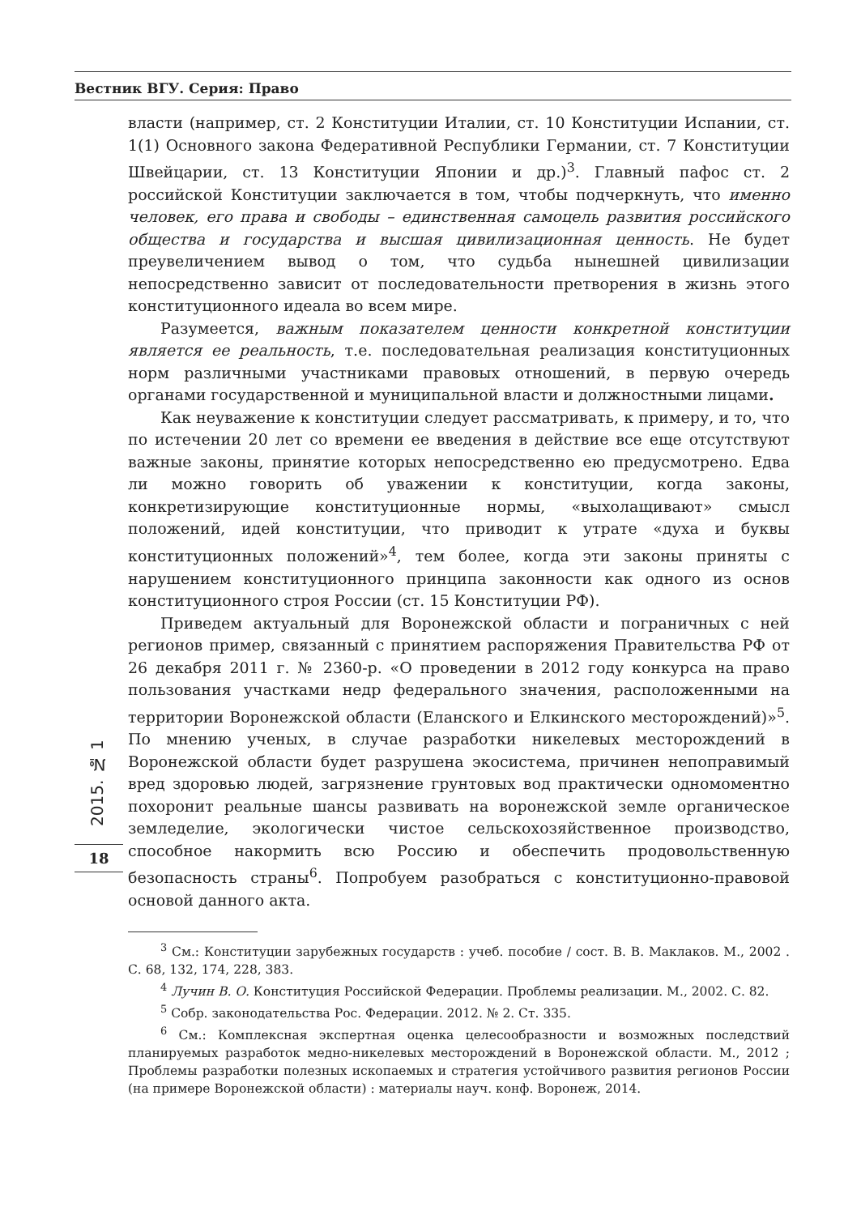Вестник ВГУ. Серия: Право
власти (например, ст. 2 Конституции Италии, ст. 10 Конституции Испании, ст. 1(1) Основного закона Федеративной Республики Германии, ст. 7 Конституции Швейцарии, ст. 13 Конституции Японии и др.)<sup>3</sup>. Главный пафос ст. 2 российской Конституции заключается в том, чтобы подчеркнуть, что именно человек, его права и свободы – единственная самоцель развития российского общества и государства и высшая цивилизационная ценность. Не будет преувеличением вывод о том, что судьба нынешней цивилизации непосредственно зависит от последовательности претворения в жизнь этого конституционного идеала во всем мире.
Разумеется, важным показателем ценности конкретной конституции является ее реальность, т.е. последовательная реализация конституционных норм различными участниками правовых отношений, в первую очередь органами государственной и муниципальной власти и должностными лицами.
Как неуважение к конституции следует рассматривать, к примеру, и то, что по истечении 20 лет со времени ее введения в действие все еще отсутствуют важные законы, принятие которых непосредственно ею предусмотрено. Едва ли можно говорить об уважении к конституции, когда законы, конкретизирующие конституционные нормы, «выхолащивают» смысл положений, идей конституции, что приводит к утрате «духа и буквы конституционных положений»<sup>4</sup>, тем более, когда эти законы приняты с нарушением конституционного принципа законности как одного из основ конституционного строя России (ст. 15 Конституции РФ).
Приведем актуальный для Воронежской области и пограничных с ней регионов пример, связанный с принятием распоряжения Правительства РФ от 26 декабря 2011 г. № 2360-р. «О проведении в 2012 году конкурса на право пользования участками недр федерального значения, расположенными на территории Воронежской области (Еланского и Елкинского месторождений)»<sup>5</sup>. По мнению ученых, в случае разработки никелевых месторождений в Воронежской области будет разрушена экосистема, причинен непоправимый вред здоровью людей, загрязнение грунтовых вод практически одномоментно похоронит реальные шансы развивать на воронежской земле органическое земледелие, экологически чистое сельскохозяйственное производство, способное накормить всю Россию и обеспечить продовольственную безопасность страны<sup>6</sup>. Попробуем разобраться с конституционно-правовой основой данного акта.
<sup>3</sup> См.: Конституции зарубежных государств : учеб. пособие / сост. В. В. Маклаков. М., 2002 . С. 68, 132, 174, 228, 383.
<sup>4</sup> Лучин В. О. Конституция Российской Федерации. Проблемы реализации. М., 2002. С. 82.
<sup>5</sup> Собр. законодательства Рос. Федерации. 2012. № 2. Ст. 335.
<sup>6</sup> См.: Комплексная экспертная оценка целесообразности и возможных последствий планируемых разработок медно-никелевых месторождений в Воронежской области. М., 2012 ; Проблемы разработки полезных ископаемых и стратегия устойчивого развития регионов России (на примере Воронежской области) : материалы науч. конф. Воронеж, 2014.
2015. № 1
18